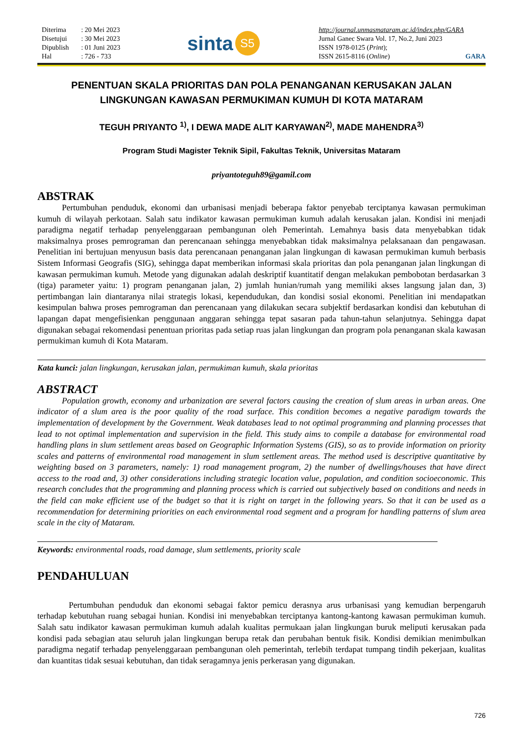| Diterima | : 20 Mei 2023 |
| Disetujui | : 30 Mei 2023 |
| Dipublish | : 01 Juni 2023 |
| Hal | : 726 - 733 |
sinta S5
http://journal.unmasmataram.ac.id/index.php/GARA
Jurnal Ganec Swara Vol. 17, No.2, Juni 2023
ISSN 1978-0125 (Print);
ISSN 2615-8116 (Online) GARA
PENENTUAN SKALA PRIORITAS DAN POLA PENANGANAN KERUSAKAN JALAN
LINGKUNGAN KAWASAN PERMUKIMAN KUMUH DI KOTA MATARAM
TEGUH PRIYANTO <sup>1)</sup>, I DEWA MADE ALIT KARYAWAN<sup>2)</sup>, MADE MAHENDRA<sup>3)</sup>
Program Studi Magister Teknik Sipil, Fakultas Teknik, Universitas Mataram
priyantoteguh89@gamil.com
ABSTRAK
Pertumbuhan penduduk, ekonomi dan urbanisasi menjadi beberapa faktor penyebab terciptanya kawasan permukiman kumuh di wilayah perkotaan. Salah satu indikator kawasan permukiman kumuh adalah kerusakan jalan. Kondisi ini menjadi paradigma negatif terhadap penyelenggaraan pembangunan oleh Pemerintah. Lemahnya basis data menyebabkan tidak maksimalnya proses pemrograman dan perencanaan sehingga menyebabkan tidak maksimalnya pelaksanaan dan pengawasan. Penelitian ini bertujuan menyusun basis data perencanaan penanganan jalan lingkungan di kawasan permukiman kumuh berbasis Sistem Informasi Geografis (SIG), sehingga dapat memberikan informasi skala prioritas dan pola penanganan jalan lingkungan di kawasan permukiman kumuh. Metode yang digunakan adalah deskriptif kuantitatif dengan melakukan pembobotan berdasarkan 3 (tiga) parameter yaitu: 1) program penanganan jalan, 2) jumlah hunian/rumah yang memiliki akses langsung jalan dan, 3) pertimbangan lain diantaranya nilai strategis lokasi, kependudukan, dan kondisi sosial ekonomi. Penelitian ini mendapatkan kesimpulan bahwa proses pemrograman dan perencanaan yang dilakukan secara subjektif berdasarkan kondisi dan kebutuhan di lapangan dapat mengefisienkan penggunaan anggaran sehingga tepat sasaran pada tahun-tahun selanjutnya. Sehingga dapat digunakan sebagai rekomendasi penentuan prioritas pada setiap ruas jalan lingkungan dan program pola penanganan skala kawasan permukiman kumuh di Kota Mataram.
Kata kunci: jalan lingkungan, kerusakan jalan, permukiman kumuh, skala prioritas
ABSTRACT
Population growth, economy and urbanization are several factors causing the creation of slum areas in urban areas. One indicator of a slum area is the poor quality of the road surface. This condition becomes a negative paradigm towards the implementation of development by the Government. Weak databases lead to not optimal programming and planning processes that lead to not optimal implementation and supervision in the field. This study aims to compile a database for environmental road handling plans in slum settlement areas based on Geographic Information Systems (GIS), so as to provide information on priority scales and patterns of environmental road management in slum settlement areas. The method used is descriptive quantitative by weighting based on 3 parameters, namely: 1) road management program, 2) the number of dwellings/houses that have direct access to the road and, 3) other considerations including strategic location value, population, and condition socioeconomic. This research concludes that the programming and planning process which is carried out subjectively based on conditions and needs in the field can make efficient use of the budget so that it is right on target in the following years. So that it can be used as a recommendation for determining priorities on each environmental road segment and a program for handling patterns of slum area scale in the city of Mataram.
Keywords: environmental roads, road damage, slum settlements, priority scale
PENDAHULUAN
Pertumbuhan penduduk dan ekonomi sebagai faktor pemicu derasnya arus urbanisasi yang kemudian berpengaruh terhadap kebutuhan ruang sebagai hunian. Kondisi ini menyebabkan terciptanya kantong-kantong kawasan permukiman kumuh. Salah satu indikator kawasan permukiman kumuh adalah kualitas permukaan jalan lingkungan buruk meliputi kerusakan pada kondisi pada sebagian atau seluruh jalan lingkungan berupa retak dan perubahan bentuk fisik. Kondisi demikian menimbulkan paradigma negatif terhadap penyelenggaraan pembangunan oleh pemerintah, terlebih terdapat tumpang tindih pekerjaan, kualitas dan kuantitas tidak sesuai kebutuhan, dan tidak seragamnya jenis perkerasan yang digunakan.
726